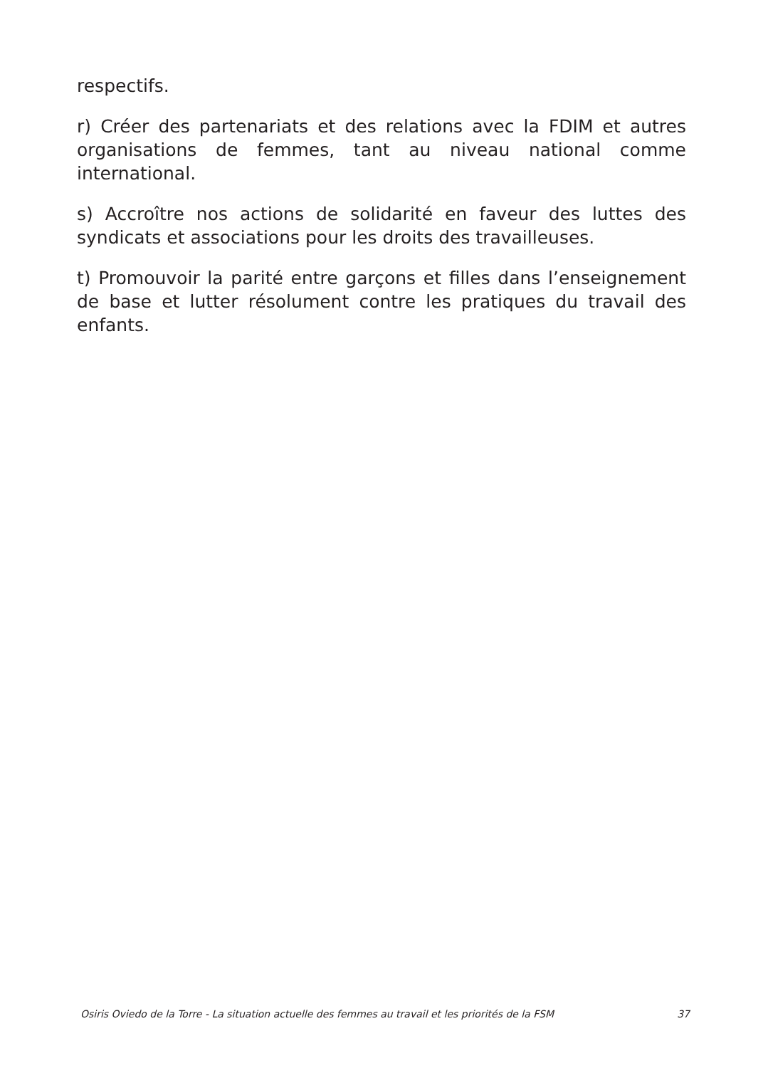respectifs.
r) Créer des partenariats et des relations avec la FDIM et autres organisations de femmes, tant au niveau national comme international.
s) Accroître nos actions de solidarité en faveur des luttes des syndicats et associations pour les droits des travailleuses.
t) Promouvoir la parité entre garçons et filles dans l’enseignement de base et lutter résolument contre les pratiques du travail des enfants.
Osiris Oviedo de la Torre - La situation actuelle des femmes au travail et les priorités de la FSM 37